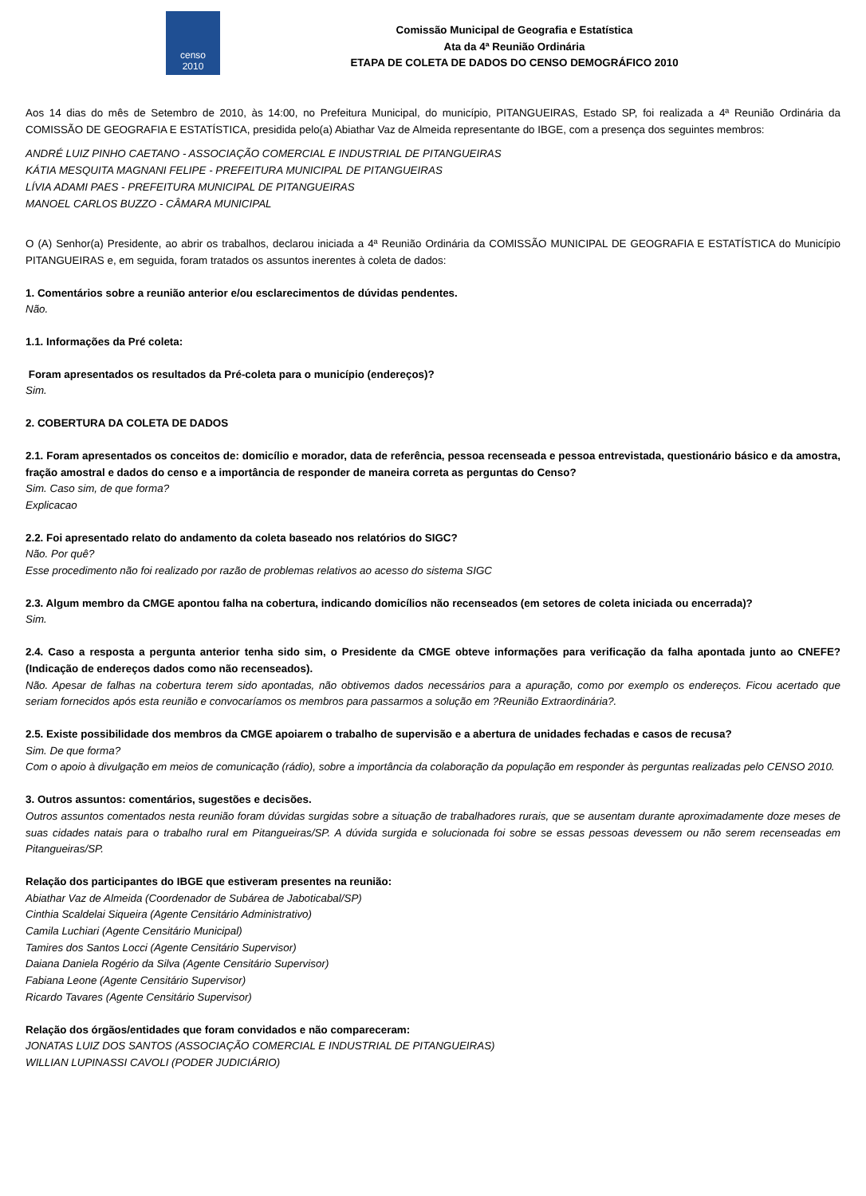censo
2010
Comissão Municipal de Geografia e Estatística
Ata da 4ª Reunião Ordinária
ETAPA DE COLETA DE DADOS DO CENSO DEMOGRÁFICO 2010
Aos 14 dias do mês de Setembro de 2010, às 14:00, no Prefeitura Municipal, do município, PITANGUEIRAS, Estado SP, foi realizada a 4ª Reunião Ordinária da COMISSÃO DE GEOGRAFIA E ESTATÍSTICA, presidida pelo(a) Abiathar Vaz de Almeida representante do IBGE, com a presença dos seguintes membros:
ANDRÉ LUIZ PINHO CAETANO - ASSOCIAÇÃO COMERCIAL E INDUSTRIAL DE PITANGUEIRAS
KÁTIA MESQUITA MAGNANI FELIPE - PREFEITURA MUNICIPAL DE PITANGUEIRAS
LÍVIA ADAMI PAES - PREFEITURA MUNICIPAL DE PITANGUEIRAS
MANOEL CARLOS BUZZO - CÂMARA MUNICIPAL
O (A) Senhor(a) Presidente, ao abrir os trabalhos, declarou iniciada a 4ª Reunião Ordinária da COMISSÃO MUNICIPAL DE GEOGRAFIA E ESTATÍSTICA do Município PITANGUEIRAS e, em seguida, foram tratados os assuntos inerentes à coleta de dados:
1. Comentários sobre a reunião anterior e/ou esclarecimentos de dúvidas pendentes.
Não.
1.1. Informações da Pré coleta:
Foram apresentados os resultados da Pré-coleta para o município (endereços)?
Sim.
2. COBERTURA DA COLETA DE DADOS
2.1. Foram apresentados os conceitos de: domicílio e morador, data de referência, pessoa recenseada e pessoa entrevistada, questionário básico e da amostra, fração amostral e dados do censo e a importância de responder de maneira correta as perguntas do Censo?
Sim. Caso sim, de que forma?
Explicacao
2.2. Foi apresentado relato do andamento da coleta baseado nos relatórios do SIGC?
Não. Por quê?
Esse procedimento não foi realizado por razão de problemas relativos ao acesso do sistema SIGC
2.3. Algum membro da CMGE apontou falha na cobertura, indicando domicílios não recenseados (em setores de coleta iniciada ou encerrada)?
Sim.
2.4. Caso a resposta a pergunta anterior tenha sido sim, o Presidente da CMGE obteve informações para verificação da falha apontada junto ao CNEFE? (Indicação de endereços dados como não recenseados).
Não. Apesar de falhas na cobertura terem sido apontadas, não obtivemos dados necessários para a apuração, como por exemplo os endereços. Ficou acertado que seriam fornecidos após esta reunião e convocaríamos os membros para passarmos a solução em ?Reunião Extraordinária?.
2.5. Existe possibilidade dos membros da CMGE apoiarem o trabalho de supervisão e a abertura de unidades fechadas e casos de recusa?
Sim. De que forma?
Com o apoio à divulgação em meios de comunicação (rádio), sobre a importância da colaboração da população em responder às perguntas realizadas pelo CENSO 2010.
3. Outros assuntos: comentários, sugestões e decisões.
Outros assuntos comentados nesta reunião foram dúvidas surgidas sobre a situação de trabalhadores rurais, que se ausentam durante aproximadamente doze meses de suas cidades natais para o trabalho rural em Pitangueiras/SP. A dúvida surgida e solucionada foi sobre se essas pessoas devessem ou não serem recenseadas em Pitangueiras/SP.
Relação dos participantes do IBGE que estiveram presentes na reunião:
Abiathar Vaz de Almeida (Coordenador de Subárea de Jaboticabal/SP)
Cinthia Scaldelai Siqueira (Agente Censitário Administrativo)
Camila Luchiari (Agente Censitário Municipal)
Tamires dos Santos Locci (Agente Censitário Supervisor)
Daiana Daniela Rogério da Silva (Agente Censitário Supervisor)
Fabiana Leone (Agente Censitário Supervisor)
Ricardo Tavares (Agente Censitário Supervisor)
Relação dos órgãos/entidades que foram convidados e não compareceram:
JONATAS LUIZ DOS SANTOS (ASSOCIAÇÃO COMERCIAL E INDUSTRIAL DE PITANGUEIRAS)
WILLIAN LUPINASSI CAVOLI (PODER JUDICIÁRIO)